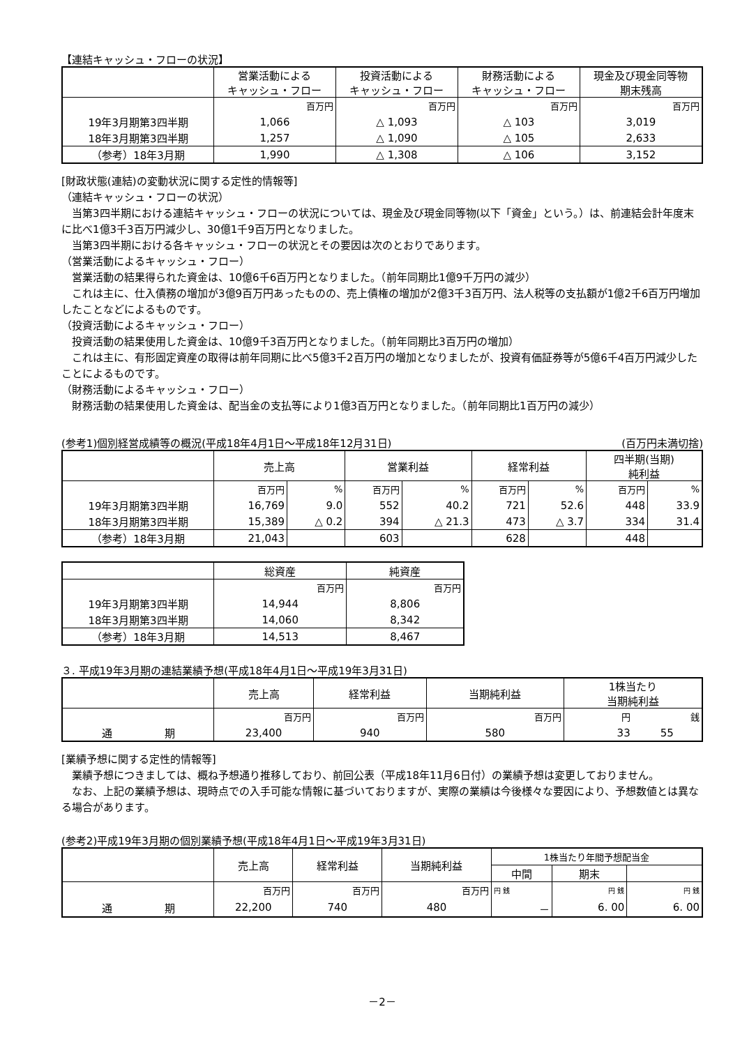【連結キャッシュ・フローの状況】
| | 営業活動による キャッシュ・フロー | 投資活動による キャッシュ・フロー | 財務活動による キャッシュ・フロー | 現金及び現金同等物 期末残高 |
| --- | --- | --- | --- | --- |
| | 百万円 | 百万円 | 百万円 | 百万円 |
| 19年3月期第3四半期 | 1,066 | △ 1,093 | △ 103 | 3,019 |
| 18年3月期第3四半期 | 1,257 | △ 1,090 | △ 105 | 2,633 |
| （参考）18年3月期 | 1,990 | △ 1,308 | △ 106 | 3,152 |
[財政状態(連結)の変動状況に関する定性的情報等]
（連結キャッシュ・フローの状況）
　当第3四半期における連結キャッシュ・フローの状況については、現金及び現金同等物(以下「資金」という。）は、前連結会計年度末に比べ1億3千3百万円減少し、30億1千9百万円となりました。
　当第3四半期における各キャッシュ・フローの状況とその要因は次のとおりであります。
（営業活動によるキャッシュ・フロー）
　営業活動の結果得られた資金は、10億6千6百万円となりました。（前年同期比1億9千万円の減少）
　これは主に、仕入債務の増加が3億9百万円あったものの、売上債権の増加が2億3千3百万円、法人税等の支払額が1億2千6百万円増加したことなどによるものです。
（投資活動によるキャッシュ・フロー）
　投資活動の結果使用した資金は、10億9千3百万円となりました。（前年同期比3百万円の増加）
　これは主に、有形固定資産の取得は前年同期に比べ5億3千2百万円の増加となりましたが、投資有価証券等が5億6千4百万円減少したことによるものです。
（財務活動によるキャッシュ・フロー）
　財務活動の結果使用した資金は、配当金の支払等により1億3百万円となりました。（前年同期比1百万円の減少）
(参考1)個別経営成績等の概況(平成18年4月1日～平成18年12月31日) (百万円未満切捨)
| | 売上高 | | 営業利益 | | 経常利益 | | 四半期(当期) 純利益 | |
| --- | --- | --- | --- | --- | --- | --- | --- | --- |
| | 百万円 | % | 百万円 | % | 百万円 | % | 百万円 | % |
| 19年3月期第3四半期 | 16,769 | 9.0 | 552 | 40.2 | 721 | 52.6 | 448 | 33.9 |
| 18年3月期第3四半期 | 15,389 | △ 0.2 | 394 | △ 21.3 | 473 | △ 3.7 | 334 | 31.4 |
| （参考）18年3月期 | 21,043 | | 603 | | 628 | | 448 | |
| | 総資産 | 純資産 |
| --- | --- | --- |
| | 百万円 | 百万円 |
| 19年3月期第3四半期 | 14,944 | 8,806 |
| 18年3月期第3四半期 | 14,060 | 8,342 |
| （参考）18年3月期 | 14,513 | 8,467 |
３. 平成19年3月期の連結業績予想(平成18年4月1日～平成19年3月31日)
| | 売上高 | 経常利益 | 当期純利益 | 1株当たり 当期純利益 | |
| --- | --- | --- | --- | --- | --- |
| | 百万円 | 百万円 | 百万円 | 円 | 銭 |
| 通 期 | 23,400 | 940 | 580 | 33 | 55 |
[業績予想に関する定性的情報等]
　業績予想につきましては、概ね予想通り推移しており、前回公表（平成18年11月6日付）の業績予想は変更しておりません。
　なお、上記の業績予想は、現時点での入手可能な情報に基づいておりますが、実際の業績は今後様々な要因により、予想数値とは異なる場合があります。
(参考2)平成19年3月期の個別業績予想(平成18年4月1日～平成19年3月31日)
| | 売上高 | 経常利益 | 当期純利益 | 1株当たり年間予想配当金 | | |
| --- | --- | --- | --- | --- | --- | --- |
| | | | | 中間 | 期末 | |
| | 百万円 | 百万円 | 百万円 | 円 銭 | 円 銭 | 円 銭 |
| 通 期 | 22,200 | 740 | 480 | － | 6. 00 | 6. 00 |
－2－